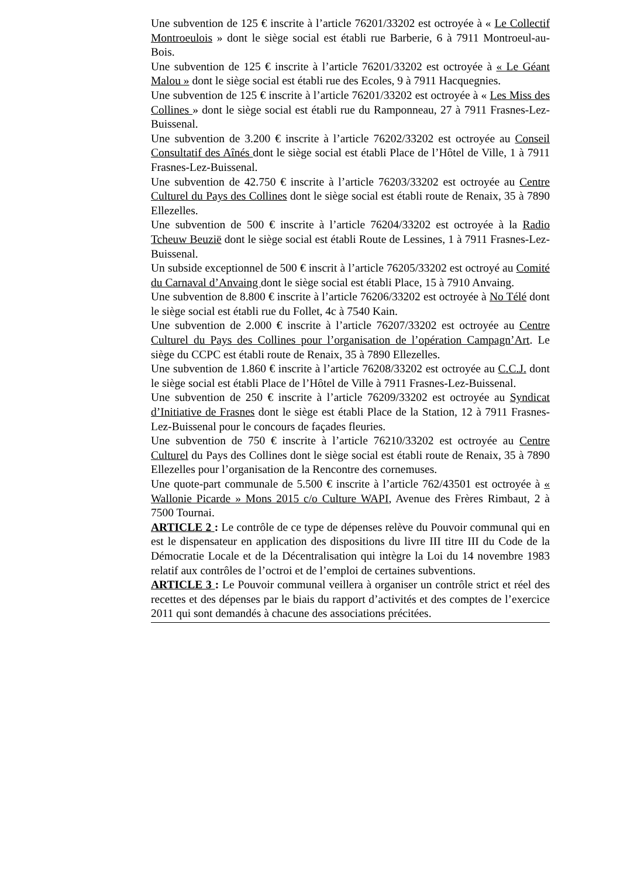Une subvention de 125 € inscrite à l’article 76201/33202 est octroyée à « Le Collectif Montroeulois » dont le siège social est établi rue Barberie, 6 à 7911 Montroeul-au-Bois.
Une subvention de 125 € inscrite à l’article 76201/33202 est octroyée à « Le Géant Malou » dont le siège social est établi rue des Ecoles, 9 à 7911 Hacquegnies.
Une subvention de 125 € inscrite à l’article 76201/33202 est octroyée à « Les Miss des Collines » dont le siège social est établi rue du Ramponneau, 27 à 7911 Frasnes-Lez-Buissenal.
Une subvention de 3.200 € inscrite à l’article 76202/33202 est octroyée au Conseil Consultatif des Aînés dont le siège social est établi Place de l’Hôtel de Ville, 1 à 7911 Frasnes-Lez-Buissenal.
Une subvention de 42.750 € inscrite à l’article 76203/33202 est octroyée au Centre Culturel du Pays des Collines dont le siège social est établi route de Renaix, 35 à 7890 Ellezelles.
Une subvention de 500 € inscrite à l’article 76204/33202 est octroyée à la Radio Tcheuw Beuzië dont le siège social est établi Route de Lessines, 1 à 7911 Frasnes-Lez-Buissenal.
Un subside exceptionnel de 500 € inscrit à l’article 76205/33202 est octroyé au Comité du Carnaval d’Anvaing dont le siège social est établi Place, 15 à 7910 Anvaing.
Une subvention de 8.800 € inscrite à l’article 76206/33202 est octroyée à No Télé dont le siège social est établi rue du Follet, 4c à 7540 Kain.
Une subvention de 2.000 € inscrite à l’article 76207/33202 est octroyée au Centre Culturel du Pays des Collines pour l’organisation de l’opération Campagn’Art. Le siège du CCPC est établi route de Renaix, 35 à 7890 Ellezelles.
Une subvention de 1.860 € inscrite à l’article 76208/33202 est octroyée au C.C.J. dont le siège social est établi Place de l’Hôtel de Ville à 7911 Frasnes-Lez-Buissenal.
Une subvention de 250 € inscrite à l’article 76209/33202 est octroyée au Syndicat d’Initiative de Frasnes dont le siège est établi Place de la Station, 12 à 7911 Frasnes-Lez-Buissenal pour le concours de façades fleuries.
Une subvention de 750 € inscrite à l’article 76210/33202 est octroyée au Centre Culturel du Pays des Collines dont le siège social est établi route de Renaix, 35 à 7890 Ellezelles pour l’organisation de la Rencontre des cornemuses.
Une quote-part communale de 5.500 € inscrite à l’article 762/43501 est octroyée à « Wallonie Picarde » Mons 2015 c/o Culture WAPI, Avenue des Frères Rimbaut, 2 à 7500 Tournai.
ARTICLE 2 : Le contrôle de ce type de dépenses relève du Pouvoir communal qui en est le dispensateur en application des dispositions du livre III titre III du Code de la Démocratie Locale et de la Décentralisation qui intègre la Loi du 14 novembre 1983 relatif aux contrôles de l’octroi et de l’emploi de certaines subventions.
ARTICLE 3 : Le Pouvoir communal veillera à organiser un contrôle strict et réel des recettes et des dépenses par le biais du rapport d’activités et des comptes de l’exercice 2011 qui sont demandés à chacune des associations précitées.